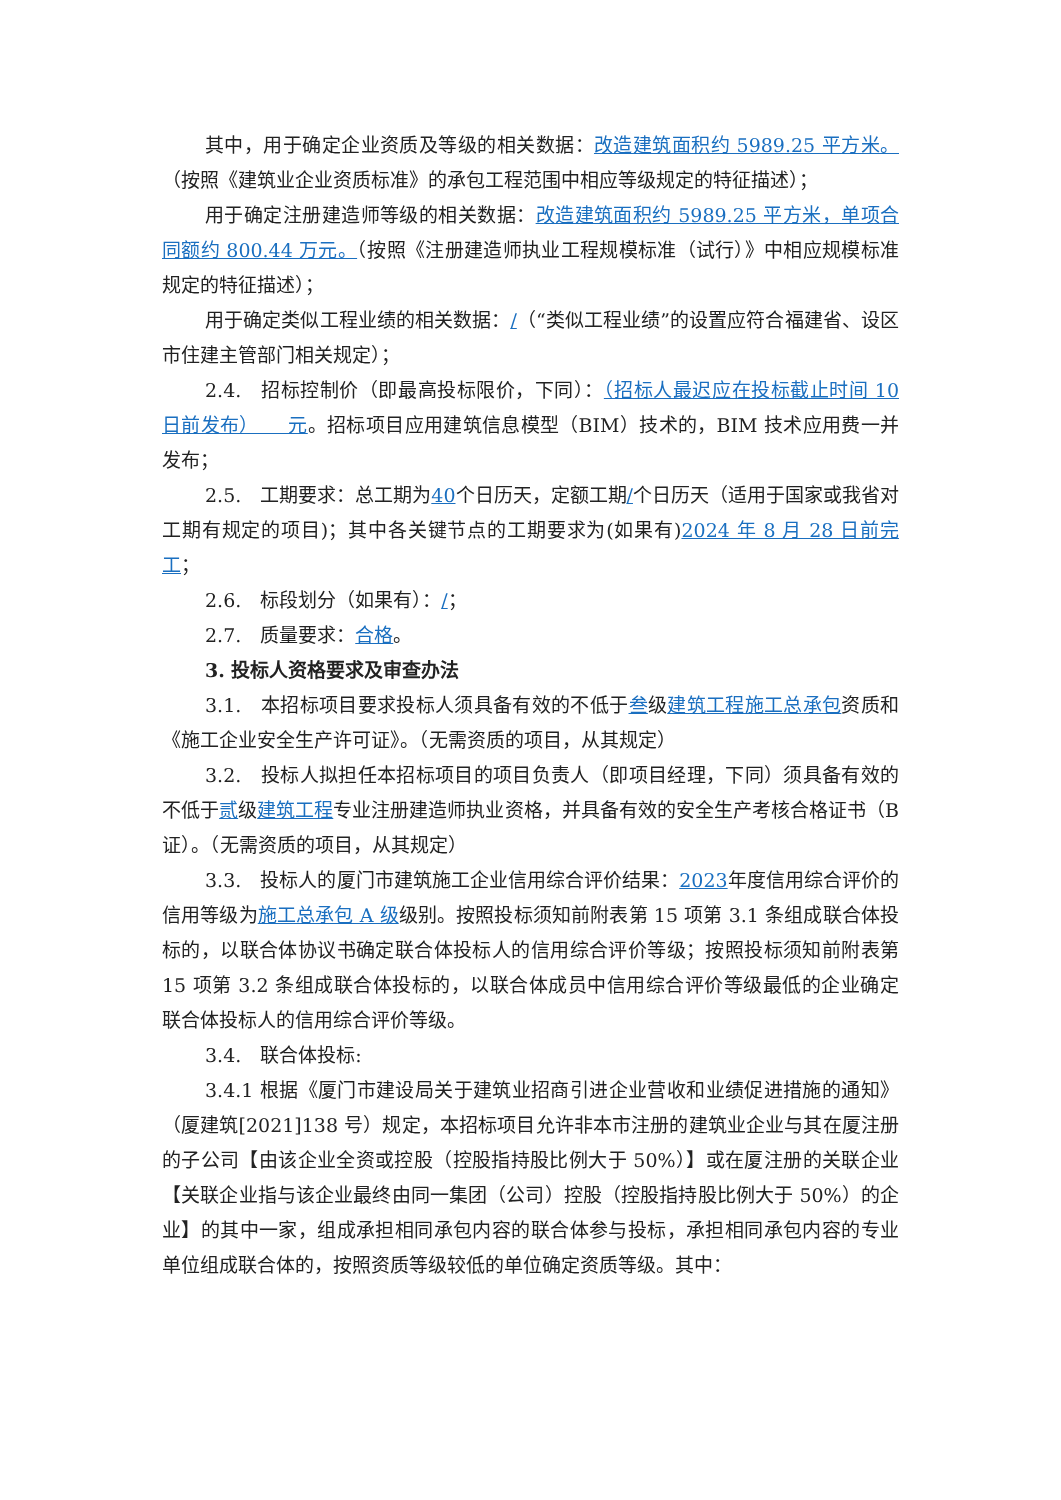其中，用于确定企业资质及等级的相关数据：改造建筑面积约 5989.25 平方米。（按照《建筑业企业资质标准》的承包工程范围中相应等级规定的特征描述）；
用于确定注册建造师等级的相关数据：改造建筑面积约 5989.25 平方米，单项合同额约 800.44 万元。（按照《注册建造师执业工程规模标准（试行）》中相应规模标准规定的特征描述）；
用于确定类似工程业绩的相关数据：/（“类似工程业绩”的设置应符合福建省、设区市住建主管部门相关规定）；
2.4.　招标控制价（即最高投标限价，下同）：（招标人最迟应在投标截止时间 10 日前发布）　　元。招标项目应用建筑信息模型（BIM）技术的，BIM 技术应用费一并发布；
2.5.　工期要求：总工期为40个日历天，定额工期/个日历天（适用于国家或我省对工期有规定的项目)；其中各关键节点的工期要求为(如果有)2024 年 8 月 28 日前完工；
2.6.　标段划分（如果有）：/；
2.7.　质量要求：合格。
3. 投标人资格要求及审查办法
3.1.　本招标项目要求投标人须具备有效的不低于叁级建筑工程施工总承包资质和《施工企业安全生产许可证》。（无需资质的项目，从其规定）
3.2.　投标人拟担任本招标项目的项目负责人（即项目经理，下同）须具备有效的不低于贰级建筑工程专业注册建造师执业资格，并具备有效的安全生产考核合格证书（B 证）。（无需资质的项目，从其规定）
3.3.　投标人的厦门市建筑施工企业信用综合评价结果：2023年度信用综合评价的信用等级为施工总承包 A 级级别。按照投标须知前附表第 15 项第 3.1 条组成联合体投标的，以联合体协议书确定联合体投标人的信用综合评价等级；按照投标须知前附表第 15 项第 3.2 条组成联合体投标的，以联合体成员中信用综合评价等级最低的企业确定联合体投标人的信用综合评价等级。
3.4.　联合体投标:
3.4.1 根据《厦门市建设局关于建筑业招商引进企业营收和业绩促进措施的通知》（厦建筑[2021]138 号）规定，本招标项目允许非本市注册的建筑业企业与其在厦注册的子公司【由该企业全资或控股（控股指持股比例大于 50%）】或在厦注册的关联企业【关联企业指与该企业最终由同一集团（公司）控股（控股指持股比例大于 50%）的企业】的其中一家，组成承担相同承包内容的联合体参与投标，承担相同承包内容的专业单位组成联合体的，按照资质等级较低的单位确定资质等级。其中：